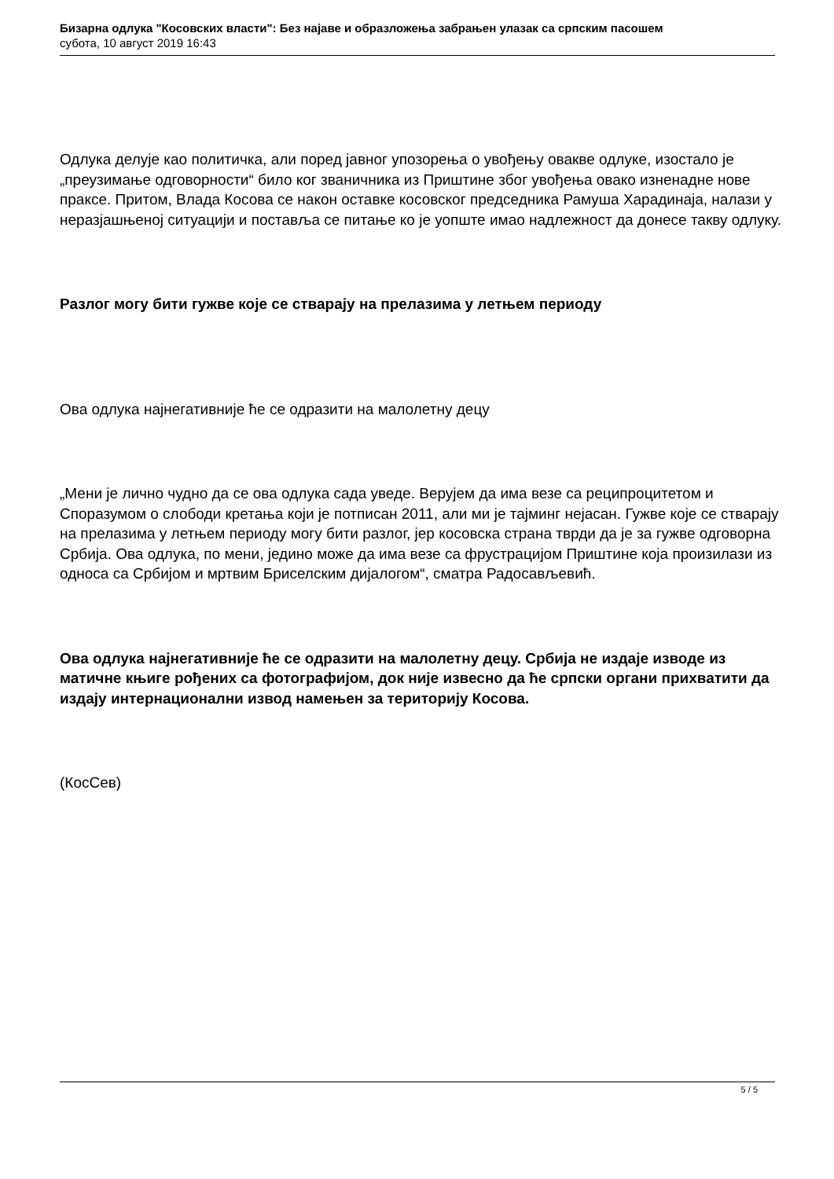Бизарна одлука "Косовских власти": Без најаве и образложења забрањен улазак са српским пасошем
субота, 10 август 2019 16:43
Одлука делује као политичка, али поред јавног упозорења о увођењу овакве одлуке, изостало је „преузимање одговорности“ било ког званичника из Приштине због увођења овако изненадне нове праксе. Притом, Влада Косова се након оставке косовског председника Рамуша Харадинаја, налази у неразјашњеној ситуацији и поставља се питање ко је уопште имао надлежност да донесе такву одлуку.
Разлог могу бити гужве које се стварају на прелазима у летњем периоду
Ова одлука најнегативније ће се одразити на малолетну децу
„Мени је лично чудно да се ова одлука сада уведе. Верујем да има везе са реципроцитетом и Споразумом о слободи кретања који је потписан 2011, али ми је тајминг нејасан. Гужве које се стварају на прелазима у летњем периоду могу бити разлог, јер косовска страна тврди да је за гужве одговорна Србија. Ова одлука, по мени, једино може да има везе са фрустрацијом Приштине која произилази из односа са Србијом и мртвим Бриселским дијалогом“, сматра Радосављевић.
Ова одлука најнегативније ће се одразити на малолетну децу. Србија не издаје изводе из матичне књиге рођених са фотографијом, док није извесно да ће српски органи прихватити да издају интернационални извод намењен за територију Косова.
(КосСев)
5 / 5